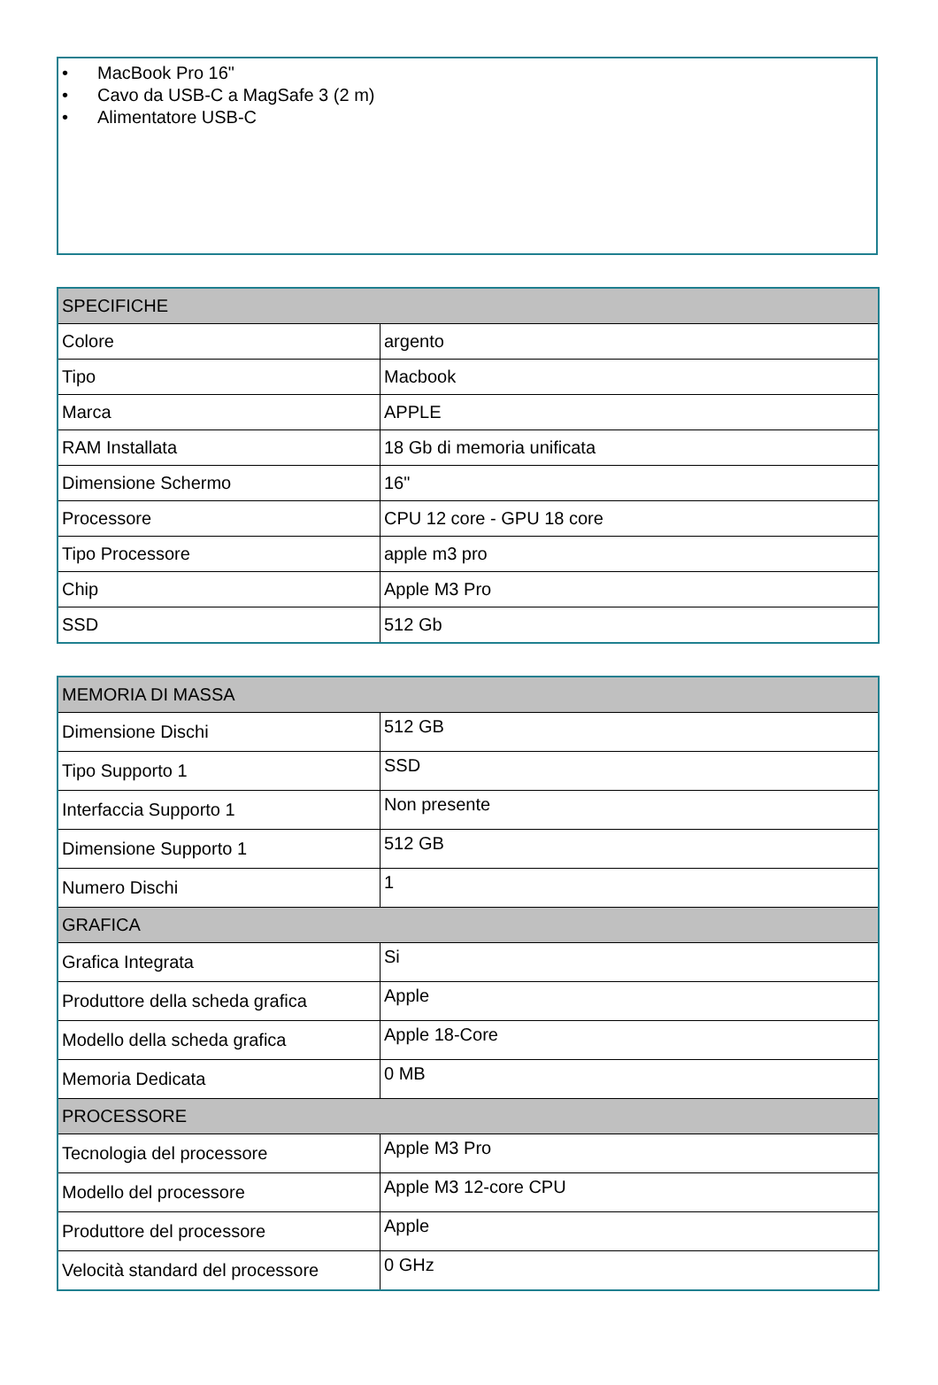• MacBook Pro 16"
• Cavo da USB-C a MagSafe 3 (2 m)
• Alimentatore USB-C
| SPECIFICHE | |
| --- | --- |
| Colore | argento |
| Tipo | Macbook |
| Marca | APPLE |
| RAM Installata | 18 Gb di memoria unificata |
| Dimensione Schermo | 16" |
| Processore | CPU 12 core - GPU 18 core |
| Tipo Processore | apple m3 pro |
| Chip | Apple M3 Pro |
| SSD | 512 Gb |
| MEMORIA DI MASSA | |
| --- | --- |
| Dimensione Dischi | 512 GB |
| Tipo Supporto 1 | SSD |
| Interfaccia Supporto 1 | Non presente |
| Dimensione Supporto 1 | 512 GB |
| Numero Dischi | 1 |
| GRAFICA | |
| Grafica Integrata | Si |
| Produttore della scheda grafica | Apple |
| Modello della scheda grafica | Apple 18-Core |
| Memoria Dedicata | 0 MB |
| PROCESSORE | |
| Tecnologia del processore | Apple M3 Pro |
| Modello del processore | Apple M3 12-core CPU |
| Produttore del processore | Apple |
| Velocità standard del processore | 0 GHz |